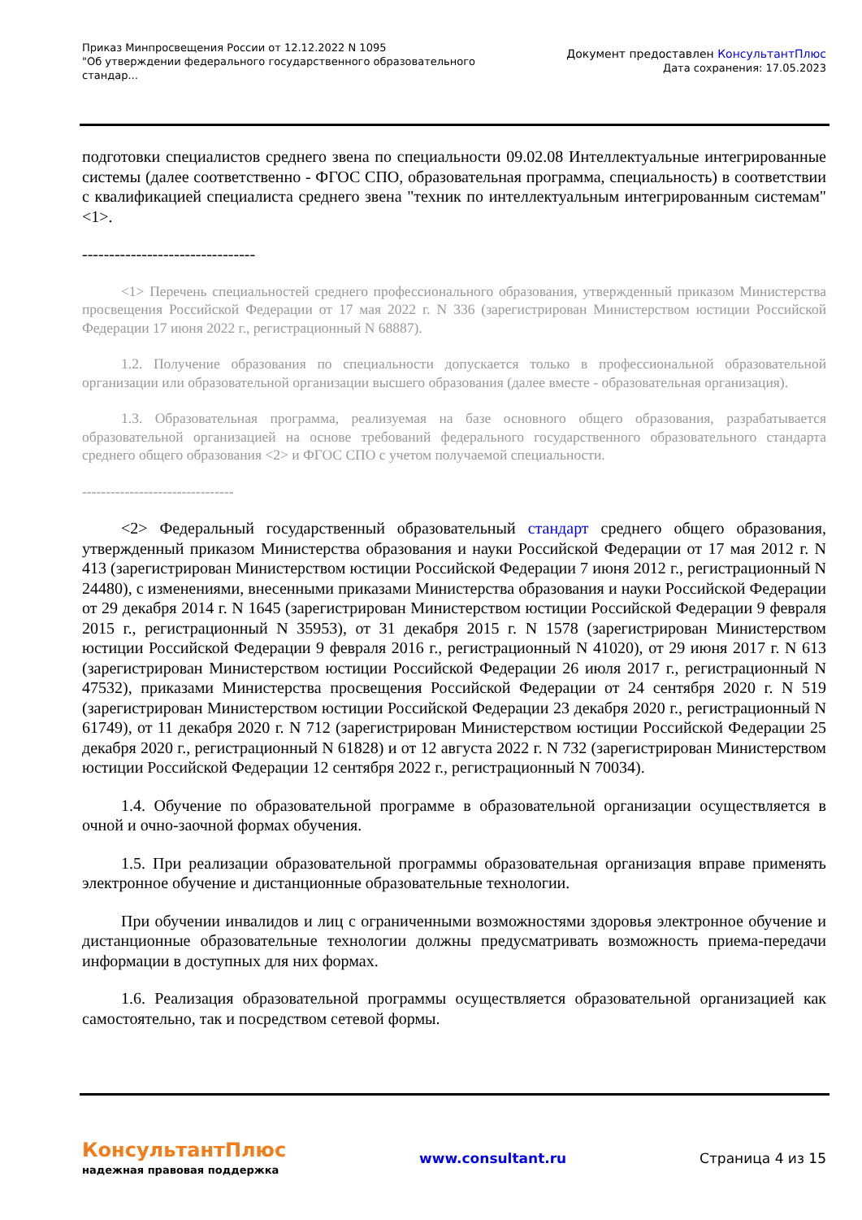Приказ Минпросвещения России от 12.12.2022 N 1095
"Об утверждении федерального государственного образовательного
стандар...
Документ предоставлен КонсультантПлюс
Дата сохранения: 17.05.2023
подготовки специалистов среднего звена по специальности 09.02.08 Интеллектуальные интегрированные системы (далее соответственно - ФГОС СПО, образовательная программа, специальность) в соответствии с квалификацией специалиста среднего звена "техник по интеллектуальным интегрированным системам" <1>.
--------------------------------
<1> Перечень специальностей среднего профессионального образования, утвержденный приказом Министерства просвещения Российской Федерации от 17 мая 2022 г. N 336 (зарегистрирован Министерством юстиции Российской Федерации 17 июня 2022 г., регистрационный N 68887).
1.2. Получение образования по специальности допускается только в профессиональной образовательной организации или образовательной организации высшего образования (далее вместе - образовательная организация).
1.3. Образовательная программа, реализуемая на базе основного общего образования, разрабатывается образовательной организацией на основе требований федерального государственного образовательного стандарта среднего общего образования <2> и ФГОС СПО с учетом получаемой специальности.
--------------------------------
<2> Федеральный государственный образовательный стандарт среднего общего образования, утвержденный приказом Министерства образования и науки Российской Федерации от 17 мая 2012 г. N 413 (зарегистрирован Министерством юстиции Российской Федерации 7 июня 2012 г., регистрационный N 24480), с изменениями, внесенными приказами Министерства образования и науки Российской Федерации от 29 декабря 2014 г. N 1645 (зарегистрирован Министерством юстиции Российской Федерации 9 февраля 2015 г., регистрационный N 35953), от 31 декабря 2015 г. N 1578 (зарегистрирован Министерством юстиции Российской Федерации 9 февраля 2016 г., регистрационный N 41020), от 29 июня 2017 г. N 613 (зарегистрирован Министерством юстиции Российской Федерации 26 июля 2017 г., регистрационный N 47532), приказами Министерства просвещения Российской Федерации от 24 сентября 2020 г. N 519 (зарегистрирован Министерством юстиции Российской Федерации 23 декабря 2020 г., регистрационный N 61749), от 11 декабря 2020 г. N 712 (зарегистрирован Министерством юстиции Российской Федерации 25 декабря 2020 г., регистрационный N 61828) и от 12 августа 2022 г. N 732 (зарегистрирован Министерством юстиции Российской Федерации 12 сентября 2022 г., регистрационный N 70034).
1.4. Обучение по образовательной программе в образовательной организации осуществляется в очной и очно-заочной формах обучения.
1.5. При реализации образовательной программы образовательная организация вправе применять электронное обучение и дистанционные образовательные технологии.
При обучении инвалидов и лиц с ограниченными возможностями здоровья электронное обучение и дистанционные образовательные технологии должны предусматривать возможность приема-передачи информации в доступных для них формах.
1.6. Реализация образовательной программы осуществляется образовательной организацией как самостоятельно, так и посредством сетевой формы.
КонсультантПлюс
надежная правовая поддержка
www.consultant.ru Страница 4 из 15